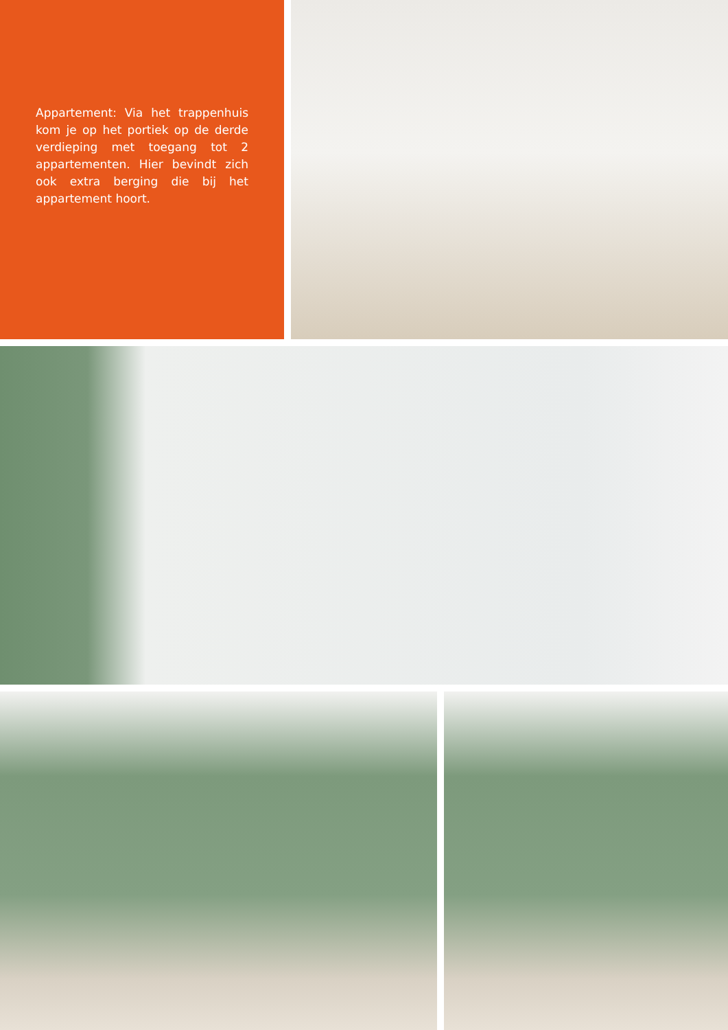Appartement: Via het trappenhuis kom je op het portiek op de derde verdieping met toegang tot 2 appartementen. Hier bevindt zich ook extra berging die bij het appartement hoort.